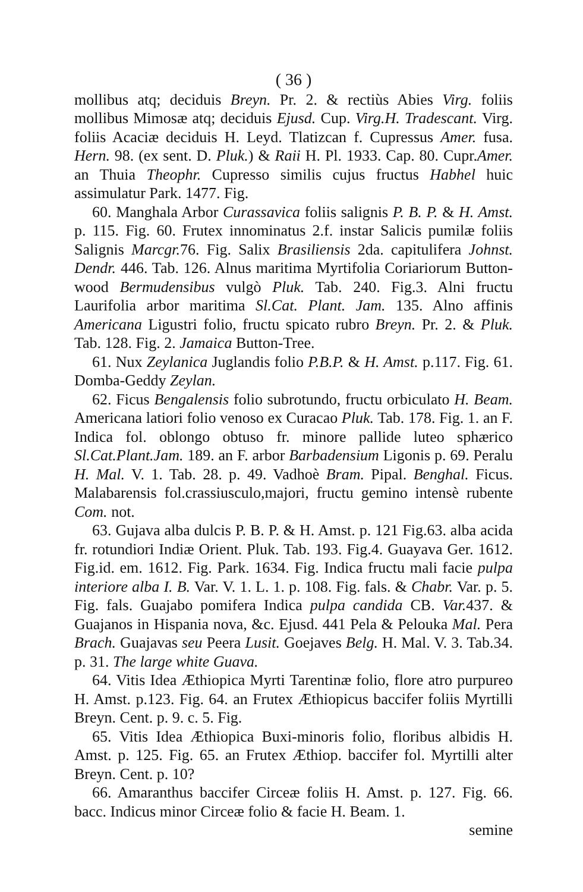( 36 )
mollibus atq; deciduis Breyn. Pr. 2. & rectiùs Abies Virg. foliis mollibus Mimosæ atq; deciduis Ejusd. Cup. Virg.H. Tradescant. Virg. foliis Acaciæ deciduis H. Leyd. Tlatizcan f. Cupressus Amer. fusa. Hern. 98. (ex sent. D. Pluk.) & Raii H. Pl. 1933. Cap. 80. Cupr.Amer. an Thuia Theophr. Cupresso similis cujus fructus Habhel huic assimulatur Park. 1477. Fig.
60. Manghala Arbor Curassavica foliis salignis P. B. P. & H. Amst. p. 115. Fig. 60. Frutex innominatus 2.f. instar Salicis pumilæ foliis Salignis Marcgr. 76. Fig. Salix Brasiliensis 2da. capitulifera Johnst. Dendr. 446. Tab. 126. Alnus maritima Myrtifolia Coriariorum Button-wood Bermudensibus vulgò Pluk. Tab. 240. Fig.3. Alni fructu Laurifolia arbor maritima Sl.Cat. Plant. Jam. 135. Alno affinis Americana Ligustri folio, fructu spicato rubro Breyn. Pr. 2. & Pluk. Tab. 128. Fig. 2. Jamaica Button-Tree.
61. Nux Zeylanica Juglandis folio P.B.P. & H. Amst. p.117. Fig. 61. Domba-Geddy Zeylan.
62. Ficus Bengalensis folio subrotundo, fructu orbiculato H. Beam. Americana latiori folio venoso ex Curacao Pluk. Tab. 178. Fig. 1. an F. Indica fol. oblongo obtuso fr. minore pallide luteo sphærico Sl.Cat.Plant.Jam. 189. an F. arbor Barbadensium Ligonis p. 69. Peralu H. Mal. V. 1. Tab. 28. p. 49. Vadhoè Bram. Pipal. Benghal. Ficus. Malabarensis fol.crassiusculo,majori, fructu gemino intensè rubente Com. not.
63. Gujava alba dulcis P. B. P. & H. Amst. p. 121 Fig.63. alba acida fr. rotundiori Indiæ Orient. Pluk. Tab. 193. Fig.4. Guayava Ger. 1612. Fig.id. em. 1612. Fig. Park. 1634. Fig. Indica fructu mali facie pulpa interiore alba I. B. Var. V. 1. L. 1. p. 108. Fig. fals. & Chabr. Var. p. 5. Fig. fals. Guajabo pomifera Indica pulpa candida CB. Var. 437. & Guajanos in Hispania nova, &c. Ejusd. 441 Pela & Pelouka Mal. Pera Brach. Guajavas seu Peera Lusit. Goejaves Belg. H. Mal. V. 3. Tab.34. p. 31. The large white Guava.
64. Vitis Idea Æthiopica Myrti Tarentinæ folio, flore atro purpureo H. Amst. p.123. Fig. 64. an Frutex Æthiopicus baccifer foliis Myrtilli Breyn. Cent. p. 9. c. 5. Fig.
65. Vitis Idea Æthiopica Buxi-minoris folio, floribus albidis H. Amst. p. 125. Fig. 65. an Frutex Æthiop. baccifer fol. Myrtilli alter Breyn. Cent. p. 10?
66. Amaranthus baccifer Circeæ foliis H. Amst. p. 127. Fig. 66. bacc. Indicus minor Circeæ folio & facie H. Beam. 1.
semine